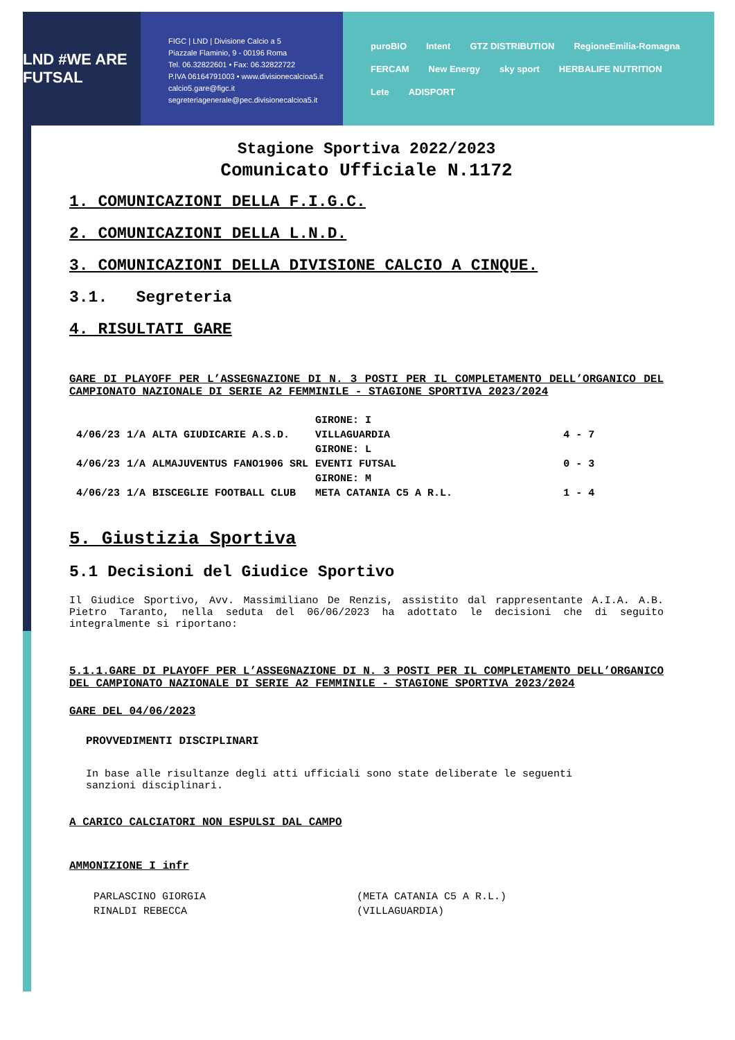LND #WE ARE FUTSAL
FIGC | LND | Divisione Calcio a 5
Piazzale Flaminio, 9 - 00196 Roma
Tel. 06.32822601 • Fax: 06.32822722
P.IVA 06164791003 • www.divisionecalcioa5.it
calcio5.gare@figc.it
segreteriagenerale@pec.divisionecalcioa5.it
puroBIO Intent GTZ DISTRIBUTION RegioneEmilia-Romagna FERCAM New Energy sky sport HERBALIFE NUTRITION Lete ADISPORT
Stagione Sportiva 2022/2023
Comunicato Ufficiale N.1172
1. COMUNICAZIONI DELLA F.I.G.C.
2. COMUNICAZIONI DELLA L.N.D.
3. COMUNICAZIONI DELLA DIVISIONE CALCIO A CINQUE.
3.1. Segreteria
4. RISULTATI GARE
GARE DI PLAYOFF PER L’ASSEGNAZIONE DI N. 3 POSTI PER IL COMPLETAMENTO DELL’ORGANICO DEL CAMPIONATO NAZIONALE DI SERIE A2 FEMMINILE - STAGIONE SPORTIVA 2023/2024
| | | | GIRONE: I | |
| 4/06/23 | 1/A | ALTA GIUDICARIE A.S.D. | VILLAGUARDIA | 4 - 7 |
| | | | GIRONE: L | |
| 4/06/23 | 1/A | ALMAJUVENTUS FANO1906 SRL | EVENTI FUTSAL | 0 - 3 |
| | | | GIRONE: M | |
| 4/06/23 | 1/A | BISCEGLIE FOOTBALL CLUB | META CATANIA C5 A R.L. | 1 - 4 |
5. Giustizia Sportiva
5.1 Decisioni del Giudice Sportivo
Il Giudice Sportivo, Avv. Massimiliano De Renzis, assistito dal rappresentante A.I.A. A.B. Pietro Taranto, nella seduta del 06/06/2023 ha adottato le decisioni che di seguito integralmente si riportano:
5.1.1.GARE DI PLAYOFF PER L’ASSEGNAZIONE DI N. 3 POSTI PER IL COMPLETAMENTO DELL’ORGANICO DEL CAMPIONATO NAZIONALE DI SERIE A2 FEMMINILE - STAGIONE SPORTIVA 2023/2024
GARE DEL 04/06/2023
PROVVEDIMENTI DISCIPLINARI
In base alle risultanze degli atti ufficiali sono state deliberate le seguenti sanzioni disciplinari.
A CARICO CALCIATORI NON ESPULSI DAL CAMPO
AMMONIZIONE I infr
| PARLASCINO GIORGIA | (META CATANIA C5 A R.L.) |
| RINALDI REBECCA | (VILLAGUARDIA) |